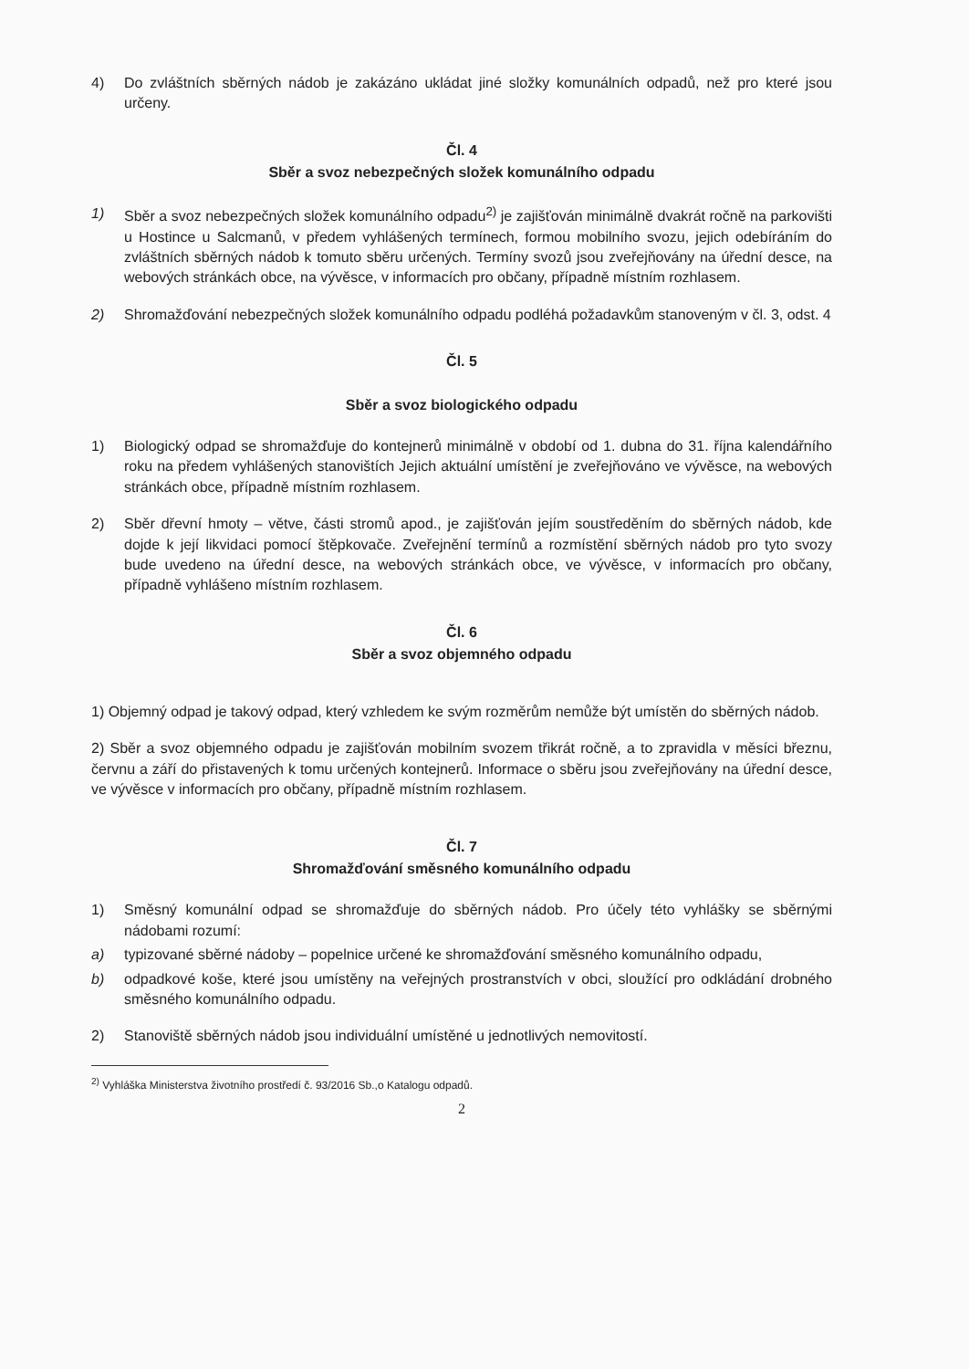4) Do zvláštních sběrných nádob je zakázáno ukládat jiné složky komunálních odpadů, než pro které jsou určeny.
Čl. 4
Sběr a svoz nebezpečných složek komunálního odpadu
1) Sběr a svoz nebezpečných složek komunálního odpadu<sup>2)</sup> je zajišťován minimálně dvakrát ročně na parkovišti u Hostince u Salcmanů, v předem vyhlášených termínech, formou mobilního svozu, jejich odebíráním do zvláštních sběrných nádob k tomuto sběru určených. Termíny svozů jsou zveřejňovány na úřední desce, na webových stránkách obce, na vývěsce, v informacích pro občany, případně místním rozhlasem.
2) Shromažďování nebezpečných složek komunálního odpadu podléhá požadavkům stanoveným v čl. 3, odst. 4
Čl. 5
Sběr a svoz biologického odpadu
1) Biologický odpad se shromažďuje do kontejnerů minimálně v období od 1. dubna do 31. října kalendářního roku na předem vyhlášených stanovištích Jejich aktuální umístění je zveřejňováno ve vývěsce, na webových stránkách obce, případně místním rozhlasem.
2) Sběr dřevní hmoty – větve, části stromů apod., je zajišťován jejím soustředěním do sběrných nádob, kde dojde k její likvidaci pomocí štěpkovače. Zveřejnění termínů a rozmístění sběrných nádob pro tyto svozy bude uvedeno na úřední desce, na webových stránkách obce, ve vývěsce, v informacích pro občany, případně vyhlášeno místním rozhlasem.
Čl. 6
Sběr a svoz objemného odpadu
1) Objemný odpad je takový odpad, který vzhledem ke svým rozměrům nemůže být umístěn do sběrných nádob.
2) Sběr a svoz objemného odpadu je zajišťován mobilním svozem třikrát ročně, a to zpravidla v měsíci březnu, červnu a září do přistavených k tomu určených kontejnerů. Informace o sběru jsou zveřejňovány na úřední desce, ve vývěsce v informacích pro občany, případně místním rozhlasem.
Čl. 7
Shromažďování směsného komunálního odpadu
1) Směsný komunální odpad se shromažďuje do sběrných nádob. Pro účely této vyhlášky se sběrnými nádobami rozumí:
a) typizované sběrné nádoby – popelnice určené ke shromažďování směsného komunálního odpadu,
b) odpadkové koše, které jsou umístěny na veřejných prostranstvích v obci, sloužící pro odkládání drobného směsného komunálního odpadu.
2) Stanoviště sběrných nádob jsou individuální umístěné u jednotlivých nemovitostí.
<sup>2)</sup> Vyhláška Ministerstva životního prostředí č. 93/2016 Sb.,o Katalogu odpadů.
2